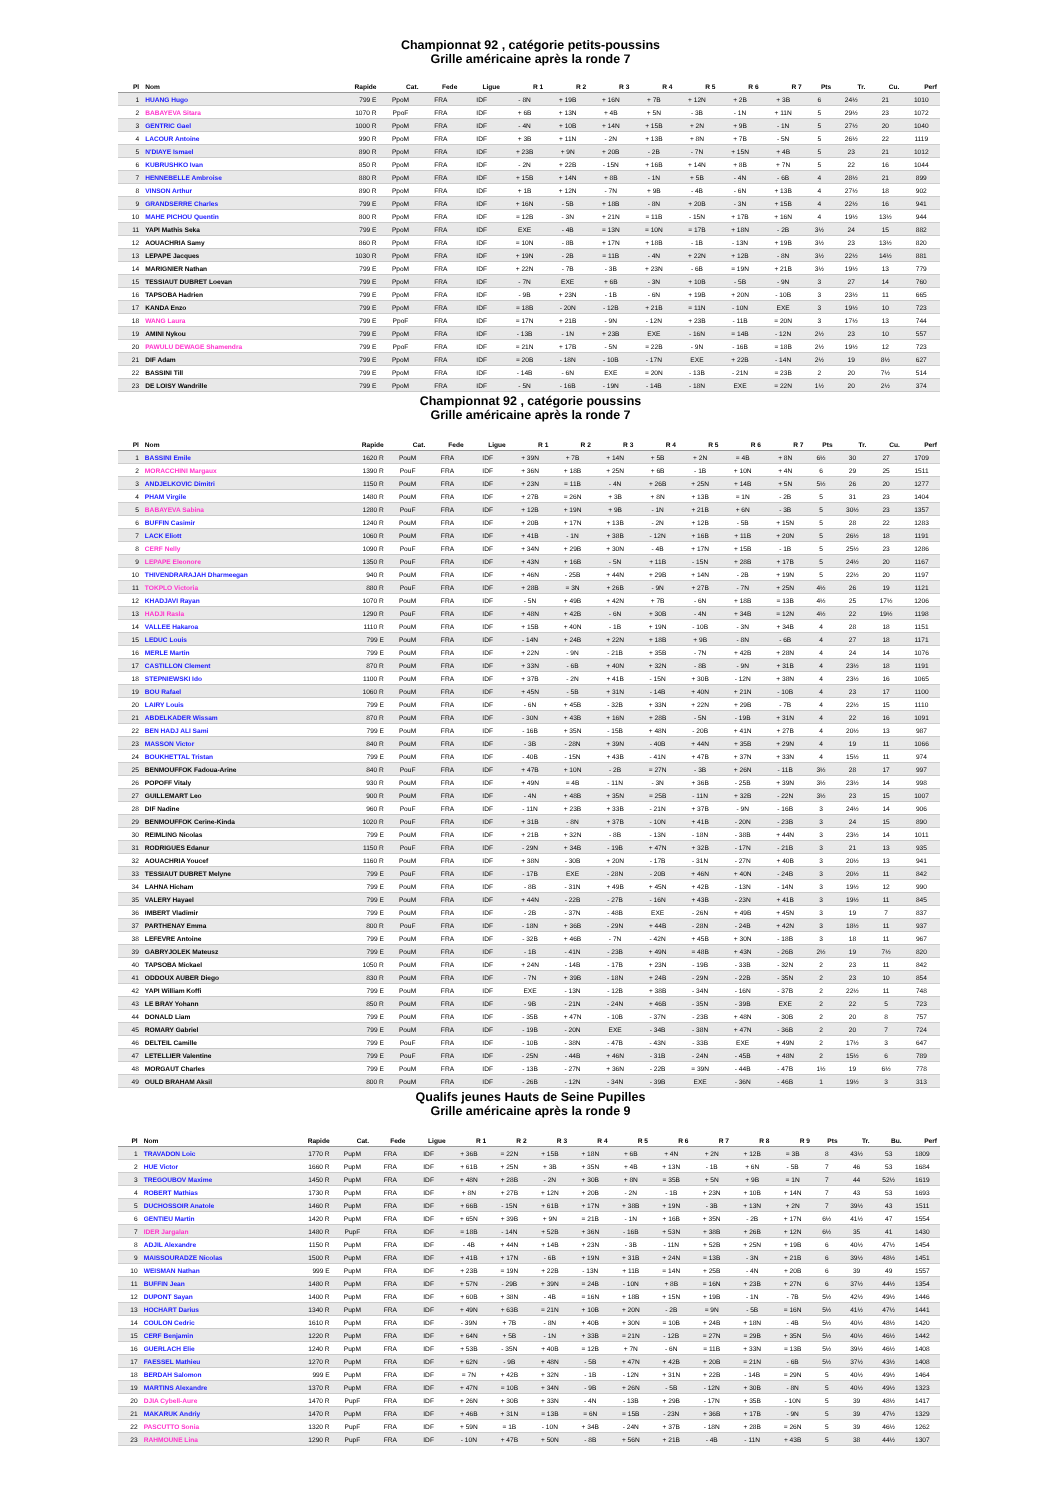Championnat 92 , catégorie petits-poussins
Grille américaine après la ronde 7
| Pl | Nom | Rapide | Cat. | Fede | Ligue | R 1 | R 2 | R 3 | R 4 | R 5 | R 6 | R 7 | Pts | Tr. | Cu. | Perf |
| --- | --- | --- | --- | --- | --- | --- | --- | --- | --- | --- | --- | --- | --- | --- | --- | --- |
| 1 | HUANG Hugo | 799 E | PpoM | FRA | IDF | - 8N | + 19B | + 16N | + 7B | + 12N | + 2B | + 3B | 6 | 24½ | 21 | 1010 |
| 2 | BABAYEVA Sitara | 1070 R | PpoF | FRA | IDF | + 6B | + 13N | + 4B | + 5N | - 3B | - 1N | + 11N | 5 | 29½ | 23 | 1072 |
| 3 | GENTRIC Gael | 1000 R | PpoM | FRA | IDF | - 4N | + 10B | + 14N | + 15B | + 2N | + 9B | - 1N | 5 | 27½ | 20 | 1040 |
| 4 | LACOUR Antoine | 990 R | PpoM | FRA | IDF | + 3B | + 11N | - 2N | + 13B | + 8N | + 7B | - 5N | 5 | 26½ | 22 | 1119 |
| 5 | N'DIAYE Ismael | 890 R | PpoM | FRA | IDF | + 23B | + 9N | + 20B | - 2B | - 7N | + 15N | + 4B | 5 | 23 | 21 | 1012 |
| 6 | KUBRUSHKO Ivan | 850 R | PpoM | FRA | IDF | - 2N | + 22B | - 15N | + 16B | + 14N | + 8B | + 7N | 5 | 22 | 16 | 1044 |
| 7 | HENNEBELLE Ambroise | 880 R | PpoM | FRA | IDF | + 15B | + 14N | + 8B | - 1N | + 5B | - 4N | - 6B | 4 | 28½ | 21 | 899 |
| 8 | VINSON Arthur | 890 R | PpoM | FRA | IDF | + 1B | + 12N | - 7N | + 9B | - 4B | - 6N | + 13B | 4 | 27½ | 18 | 902 |
| 9 | GRANDSERRE Charles | 799 E | PpoM | FRA | IDF | + 16N | - 5B | + 18B | - 8N | + 20B | - 3N | + 15B | 4 | 22½ | 16 | 941 |
| 10 | MAHE PICHOU Quentin | 800 R | PpoM | FRA | IDF | = 12B | - 3N | + 21N | = 11B | - 15N | + 17B | + 16N | 4 | 19½ | 13½ | 944 |
| 11 | YAPI Mathis Seka | 799 E | PpoM | FRA | IDF | EXE | - 4B | = 13N | = 10N | = 17B | + 18N | - 2B | 3½ | 24 | 15 | 882 |
| 12 | AOUACHRIA Samy | 860 R | PpoM | FRA | IDF | = 10N | - 8B | + 17N | + 18B | - 1B | - 13N | + 19B | 3½ | 23 | 13½ | 820 |
| 13 | LEPAPE Jacques | 1030 R | PpoM | FRA | IDF | + 19N | - 2B | = 11B | - 4N | + 22N | + 12B | - 8N | 3½ | 22½ | 14½ | 881 |
| 14 | MARIGNIER Nathan | 799 E | PpoM | FRA | IDF | + 22N | - 7B | - 3B | + 23N | - 6B | = 19N | + 21B | 3½ | 19½ | 13 | 779 |
| 15 | TESSIAUT DUBRET Loevan | 799 E | PpoM | FRA | IDF | - 7N | EXE | + 6B | - 3N | + 10B | - 5B | - 9N | 3 | 27 | 14 | 760 |
| 16 | TAPSOBA Hadrien | 799 E | PpoM | FRA | IDF | - 9B | + 23N | - 1B | - 6N | + 19B | + 20N | - 10B | 3 | 23½ | 11 | 665 |
| 17 | KANDA Enzo | 799 E | PpoM | FRA | IDF | = 18B | - 20N | - 12B | + 21B | = 11N | - 10N | EXE | 3 | 19½ | 10 | 723 |
| 18 | WANG Laura | 799 E | PpoF | FRA | IDF | = 17N | + 21B | - 9N | - 12N | + 23B | - 11B | = 20N | 3 | 17½ | 13 | 744 |
| 19 | AMINI Nykou | 799 E | PpoM | FRA | IDF | - 13B | - 1N | + 23B | EXE | - 16N | = 14B | - 12N | 2½ | 23 | 10 | 557 |
| 20 | PAWULU DEWAGE Shamendra | 799 E | PpoF | FRA | IDF | = 21N | + 17B | - 5N | = 22B | - 9N | - 16B | = 18B | 2½ | 19½ | 12 | 723 |
| 21 | DIF Adam | 799 E | PpoM | FRA | IDF | = 20B | - 18N | - 10B | - 17N | EXE | + 22B | - 14N | 2½ | 19 | 8½ | 627 |
| 22 | BASSINI Till | 799 E | PpoM | FRA | IDF | - 14B | - 6N | EXE | = 20N | - 13B | - 21N | = 23B | 2 | 20 | 7½ | 514 |
| 23 | DE LOISY Wandrille | 799 E | PpoM | FRA | IDF | - 5N | - 16B | - 19N | - 14B | - 18N | EXE | = 22N | 1½ | 20 | 2½ | 374 |
Championnat 92 , catégorie poussins
Grille américaine après la ronde 7
| Pl | Nom | Rapide | Cat. | Fede | Ligue | R 1 | R 2 | R 3 | R 4 | R 5 | R 6 | R 7 | Pts | Tr. | Cu. | Perf |
| --- | --- | --- | --- | --- | --- | --- | --- | --- | --- | --- | --- | --- | --- | --- | --- | --- |
| 1 | BASSINI Emile | 1620 R | PouM | FRA | IDF | + 39N | + 7B | + 14N | + 5B | + 2N | = 4B | + 8N | 6½ | 30 | 27 | 1709 |
| 2 | MORACCHINI Margaux | 1390 R | PouF | FRA | IDF | + 36N | + 18B | + 25N | + 6B | - 1B | + 10N | + 4N | 6 | 29 | 25 | 1511 |
| 3 | ANDJELKOVIC Dimitri | 1150 R | PouM | FRA | IDF | + 23N | = 11B | - 4N | + 26B | + 25N | + 14B | + 5N | 5½ | 26 | 20 | 1277 |
| 4 | PHAM Virgile | 1480 R | PouM | FRA | IDF | + 27B | = 26N | + 3B | + 8N | + 13B | = 1N | - 2B | 5 | 31 | 23 | 1404 |
| 5 | BABAYEVA Sabina | 1280 R | PouF | FRA | IDF | + 12B | + 19N | + 9B | - 1N | + 21B | + 6N | - 3B | 5 | 30½ | 23 | 1357 |
| 6 | BUFFIN Casimir | 1240 R | PouM | FRA | IDF | + 20B | + 17N | + 13B | - 2N | + 12B | - 5B | + 15N | 5 | 28 | 22 | 1283 |
| 7 | LACK Eliott | 1060 R | PouM | FRA | IDF | + 41B | - 1N | + 38B | - 12N | + 16B | + 11B | + 20N | 5 | 26½ | 18 | 1191 |
| 8 | CERF Nelly | 1090 R | PouF | FRA | IDF | + 34N | + 29B | + 30N | - 4B | + 17N | + 15B | - 1B | 5 | 25½ | 23 | 1286 |
| 9 | LEPAPE Eleonore | 1350 R | PouF | FRA | IDF | + 43N | + 16B | - 5N | + 11B | - 15N | + 28B | + 17B | 5 | 24½ | 20 | 1167 |
| 10 | THIVENDRARAJAH Dharmeegan | 940 R | PouM | FRA | IDF | + 46N | - 25B | + 44N | + 29B | + 14N | - 2B | + 19N | 5 | 22½ | 20 | 1197 |
| 11 | TOKPLO Victoria | 880 R | PouF | FRA | IDF | + 28B | = 3N | + 26B | - 9N | + 27B | - 7N | + 25N | 4½ | 26 | 19 | 1121 |
| 12 | KHADJAVI Rayan | 1070 R | PouM | FRA | IDF | - 5N | + 49B | + 42N | + 7B | - 6N | + 18B | = 13B | 4½ | 25 | 17½ | 1206 |
| 13 | HADJI Rasla | 1290 R | PouF | FRA | IDF | + 48N | + 42B | - 6N | + 30B | - 4N | + 34B | = 12N | 4½ | 22 | 19½ | 1198 |
| 14 | VALLEE Hakaroa | 1110 R | PouM | FRA | IDF | + 15B | + 40N | - 1B | + 19N | - 10B | - 3N | + 34B | 4 | 28 | 18 | 1151 |
| 15 | LEDUC Louis | 799 E | PouM | FRA | IDF | - 14N | + 24B | + 22N | + 18B | + 9B | - 8N | - 6B | 4 | 27 | 18 | 1171 |
| 16 | MERLE Martin | 799 E | PouM | FRA | IDF | + 22N | - 9N | - 21B | + 35B | - 7N | + 42B | + 28N | 4 | 24 | 14 | 1076 |
| 17 | CASTILLON Clement | 870 R | PouM | FRA | IDF | + 33N | - 6B | + 40N | + 32N | - 8B | - 9N | + 31B | 4 | 23½ | 18 | 1191 |
| 18 | STEPNIEWSKI Ido | 1100 R | PouM | FRA | IDF | + 37B | - 2N | + 41B | - 15N | + 30B | - 12N | + 38N | 4 | 23½ | 16 | 1065 |
| 19 | BOU Rafael | 1060 R | PouM | FRA | IDF | + 45N | - 5B | + 31N | - 14B | + 40N | + 21N | - 10B | 4 | 23 | 17 | 1100 |
| 20 | LAIRY Louis | 799 E | PouM | FRA | IDF | - 6N | + 45B | - 32B | + 33N | + 22N | + 29B | - 7B | 4 | 22½ | 15 | 1110 |
| 21 | ABDELKADER Wissam | 870 R | PouM | FRA | IDF | - 30N | + 43B | + 16N | + 28B | - 5N | - 19B | + 31N | 4 | 22 | 16 | 1091 |
| 22 | BEN HADJ ALI Sami | 799 E | PouM | FRA | IDF | - 16B | + 35N | - 15B | + 48N | - 20B | + 41N | + 27B | 4 | 20½ | 13 | 987 |
| 23 | MASSON Victor | 840 R | PouM | FRA | IDF | - 3B | - 28N | + 39N | - 40B | + 44N | + 35B | + 29N | 4 | 19 | 11 | 1066 |
| 24 | BOUKHETTAL Tristan | 799 E | PouM | FRA | IDF | - 40B | - 15N | + 43B | - 41N | + 47B | + 37N | + 33N | 4 | 15½ | 11 | 974 |
| 25 | BENMOUFFOK Fadoua-Arine | 840 R | PouF | FRA | IDF | + 47B | + 10N | - 2B | = 27N | - 3B | + 26N | - 11B | 3½ | 28 | 17 | 997 |
| 26 | POPOFF Vitaly | 930 R | PouM | FRA | IDF | + 49N | = 4B | - 11N | - 3N | + 36B | - 25B | + 39N | 3½ | 23½ | 14 | 998 |
| 27 | GUILLEMART Leo | 900 R | PouM | FRA | IDF | - 4N | + 48B | + 35N | = 25B | - 11N | + 32B | - 22N | 3½ | 23 | 15 | 1007 |
| 28 | DIF Nadine | 960 R | PouF | FRA | IDF | - 11N | + 23B | + 33B | - 21N | + 37B | - 9N | - 16B | 3 | 24½ | 14 | 906 |
| 29 | BENMOUFFOK Cerine-Kinda | 1020 R | PouF | FRA | IDF | + 31B | - 8N | + 37B | - 10N | + 41B | - 20N | - 23B | 3 | 24 | 15 | 890 |
| 30 | REIMLING Nicolas | 799 E | PouM | FRA | IDF | + 21B | + 32N | - 8B | - 13N | - 18N | - 38B | + 44N | 3 | 23½ | 14 | 1011 |
| 31 | RODRIGUES Edanur | 1150 R | PouF | FRA | IDF | - 29N | + 34B | - 19B | + 47N | + 32B | - 17N | - 21B | 3 | 21 | 13 | 935 |
| 32 | AOUACHRIA Youcef | 1160 R | PouM | FRA | IDF | + 38N | - 30B | + 20N | - 17B | - 31N | - 27N | + 40B | 3 | 20½ | 13 | 941 |
| 33 | TESSIAUT DUBRET Melyne | 799 E | PouF | FRA | IDF | - 17B | EXE | - 28N | - 20B | + 46N | + 40N | - 24B | 3 | 20½ | 11 | 842 |
| 34 | LAHNA Hicham | 799 E | PouM | FRA | IDF | - 8B | - 31N | + 49B | + 45N | + 42B | - 13N | - 14N | 3 | 19½ | 12 | 990 |
| 35 | VALERY Hayael | 799 E | PouM | FRA | IDF | + 44N | - 22B | - 27B | - 16N | + 43B | - 23N | + 41B | 3 | 19½ | 11 | 845 |
| 36 | IMBERT Vladimir | 799 E | PouM | FRA | IDF | - 2B | - 37N | - 48B | EXE | - 26N | + 49B | + 45N | 3 | 19 | 7 | 837 |
| 37 | PARTHENAY Emma | 800 R | PouF | FRA | IDF | - 18N | + 36B | - 29N | + 44B | - 28N | - 24B | + 42N | 3 | 18½ | 11 | 937 |
| 38 | LEFEVRE Antoine | 799 E | PouM | FRA | IDF | - 32B | + 46B | - 7N | - 42N | + 45B | + 30N | - 18B | 3 | 18 | 11 | 967 |
| 39 | GABRYJOLEK Mateusz | 799 E | PouM | FRA | IDF | - 1B | - 41N | - 23B | + 49N | = 48B | + 43N | - 26B | 2½ | 19 | 7½ | 820 |
| 40 | TAPSOBA Mickael | 1050 R | PouM | FRA | IDF | + 24N | - 14B | - 17B | + 23N | - 19B | - 33B | - 32N | 2 | 23 | 11 | 842 |
| 41 | ODDOUX AUBER Diego | 830 R | PouM | FRA | IDF | - 7N | + 39B | - 18N | + 24B | - 29N | - 22B | - 35N | 2 | 23 | 10 | 854 |
| 42 | YAPI William Koffi | 799 E | PouM | FRA | IDF | EXE | - 13N | - 12B | + 38B | - 34N | - 16N | - 37B | 2 | 22½ | 11 | 748 |
| 43 | LE BRAY Yohann | 850 R | PouM | FRA | IDF | - 9B | - 21N | - 24N | + 46B | - 35N | - 39B | EXE | 2 | 22 | 5 | 723 |
| 44 | DONALD Liam | 799 E | PouM | FRA | IDF | - 35B | + 47N | - 10B | - 37N | - 23B | + 48N | - 30B | 2 | 20 | 8 | 757 |
| 45 | ROMARY Gabriel | 799 E | PouM | FRA | IDF | - 19B | - 20N | EXE | - 34B | - 38N | + 47N | - 36B | 2 | 20 | 7 | 724 |
| 46 | DELTEIL Camille | 799 E | PouF | FRA | IDF | - 10B | - 38N | - 47B | - 43N | - 33B | EXE | + 49N | 2 | 17½ | 3 | 647 |
| 47 | LETELLIER Valentine | 799 E | PouF | FRA | IDF | - 25N | - 44B | + 46N | - 31B | - 24N | - 45B | + 48N | 2 | 15½ | 6 | 789 |
| 48 | MORGAUT Charles | 799 E | PouM | FRA | IDF | - 13B | - 27N | + 36N | - 22B | = 39N | - 44B | - 47B | 1½ | 19 | 6½ | 778 |
| 49 | OULD BRAHAM Aksil | 800 R | PouM | FRA | IDF | - 26B | - 12N | - 34N | - 39B | EXE | - 36N | - 46B | 1 | 19½ | 3 | 313 |
Qualifs jeunes Hauts de Seine Pupilles
Grille américaine après la ronde 9
| Pl | Nom | Rapide | Cat. | Fede | Ligue | R 1 | R 2 | R 3 | R 4 | R 5 | R 6 | R 7 | R 8 | R 9 | Pts | Tr. | Bu. | Perf |
| --- | --- | --- | --- | --- | --- | --- | --- | --- | --- | --- | --- | --- | --- | --- | --- | --- | --- | --- |
| 1 | TRAVADON Loic | 1770 R | PupM | FRA | IDF | + 36B | = 22N | + 15B | + 18N | + 6B | + 4N | + 2N | + 12B | = 3B | 8 | 43½ | 53 | 1809 |
| 2 | HUE Victor | 1660 R | PupM | FRA | IDF | + 61B | + 25N | + 3B | + 35N | + 4B | + 13N | - 1B | + 6N | - 5B | 7 | 46 | 53 | 1684 |
| 3 | TREGOUBOV Maxime | 1450 R | PupM | FRA | IDF | + 48N | + 28B | - 2N | + 30B | + 8N | = 35B | + 5N | + 9B | = 1N | 7 | 44 | 52½ | 1619 |
| 4 | ROBERT Mathias | 1730 R | PupM | FRA | IDF | + 8N | + 27B | + 12N | + 20B | - 2N | - 1B | + 23N | + 10B | + 14N | 7 | 43 | 53 | 1693 |
| 5 | DUCHOSSOIR Anatole | 1460 R | PupM | FRA | IDF | + 66B | - 15N | + 61B | + 17N | + 38B | + 19N | - 3B | + 13N | + 2N | 7 | 39½ | 43 | 1511 |
| 6 | GENTIEU Martin | 1420 R | PupM | FRA | IDF | + 65N | + 39B | + 9N | = 21B | - 1N | + 16B | + 35N | - 2B | + 17N | 6½ | 41½ | 47 | 1554 |
| 7 | IDER Jargalan | 1480 R | PupF | FRA | IDF | = 18B | - 14N | + 52B | + 36N | - 16B | + 53N | + 38B | + 26B | + 12N | 6½ | 35 | 41 | 1430 |
| 8 | ADJIL Alexandre | 1150 R | PupM | FRA | IDF | - 4B | + 44N | + 14B | + 23N | - 3B | - 11N | + 52B | + 25N | + 19B | 6 | 40½ | 47½ | 1454 |
| 9 | MAISSOURADZE Nicolas | 1500 R | PupM | FRA | IDF | + 41B | + 17N | - 6B | + 19N | + 31B | + 24N | = 13B | - 3N | + 21B | 6 | 39½ | 48½ | 1451 |
| 10 | WEISMAN Nathan | 999 E | PupM | FRA | IDF | + 23B | = 19N | + 22B | - 13N | + 11B | = 14N | + 25B | - 4N | + 20B | 6 | 39 | 49 | 1557 |
| 11 | BUFFIN Jean | 1480 R | PupM | FRA | IDF | + 57N | - 29B | + 39N | = 24B | - 10N | + 8B | = 16N | + 23B | + 27N | 6 | 37½ | 44½ | 1354 |
| 12 | DUPONT Sayan | 1400 R | PupM | FRA | IDF | + 60B | + 38N | - 4B | = 16N | + 18B | + 15N | + 19B | - 1N | - 7B | 5½ | 42½ | 49½ | 1446 |
| 13 | HOCHART Darius | 1340 R | PupM | FRA | IDF | + 49N | + 63B | = 21N | + 10B | + 20N | - 2B | = 9N | - 5B | = 16N | 5½ | 41½ | 47½ | 1441 |
| 14 | COULON Cedric | 1610 R | PupM | FRA | IDF | - 39N | + 7B | - 8N | + 40B | + 30N | = 10B | + 24B | + 18N | - 4B | 5½ | 40½ | 48½ | 1420 |
| 15 | CERF Benjamin | 1220 R | PupM | FRA | IDF | + 64N | + 5B | - 1N | + 33B | = 21N | - 12B | = 27N | = 29B | + 35N | 5½ | 40½ | 46½ | 1442 |
| 16 | GUERLACH Elie | 1240 R | PupM | FRA | IDF | + 53B | - 35N | + 40B | = 12B | + 7N | - 6N | = 11B | + 33N | = 13B | 5½ | 39½ | 46½ | 1408 |
| 17 | FAESSEL Mathieu | 1270 R | PupM | FRA | IDF | + 62N | - 9B | + 48N | - 5B | + 47N | + 42B | + 20B | = 21N | - 6B | 5½ | 37½ | 43½ | 1408 |
| 18 | BERDAH Salomon | 999 E | PupM | FRA | IDF | = 7N | + 42B | + 32N | - 1B | - 12N | + 31N | + 22B | - 14B | = 29N | 5 | 40½ | 49½ | 1464 |
| 19 | MARTINS Alexandre | 1370 R | PupM | FRA | IDF | + 47N | = 10B | + 34N | - 9B | + 26N | - 5B | - 12N | + 30B | - 8N | 5 | 40½ | 49½ | 1323 |
| 20 | DJIA Cybell-Aure | 1470 R | PupF | FRA | IDF | + 26N | + 30B | + 33N | - 4N | - 13B | + 29B | - 17N | + 35B | - 10N | 5 | 39 | 48½ | 1417 |
| 21 | MAKARUK Andriy | 1470 R | PupM | FRA | IDF | + 46B | + 31N | = 13B | = 6N | = 15B | - 23N | + 36B | + 17B | - 9N | 5 | 39 | 47½ | 1329 |
| 22 | PASCUTTO Sonia | 1320 R | PupF | FRA | IDF | + 59N | = 1B | - 10N | + 34B | - 24N | + 37B | - 18N | + 28B | = 26N | 5 | 39 | 46½ | 1262 |
| 23 | RAHMOUNE Lina | 1290 R | PupF | FRA | IDF | - 10N | + 47B | + 50N | - 8B | + 56N | + 21B | - 4B | - 11N | + 43B | 5 | 38 | 44½ | 1307 |